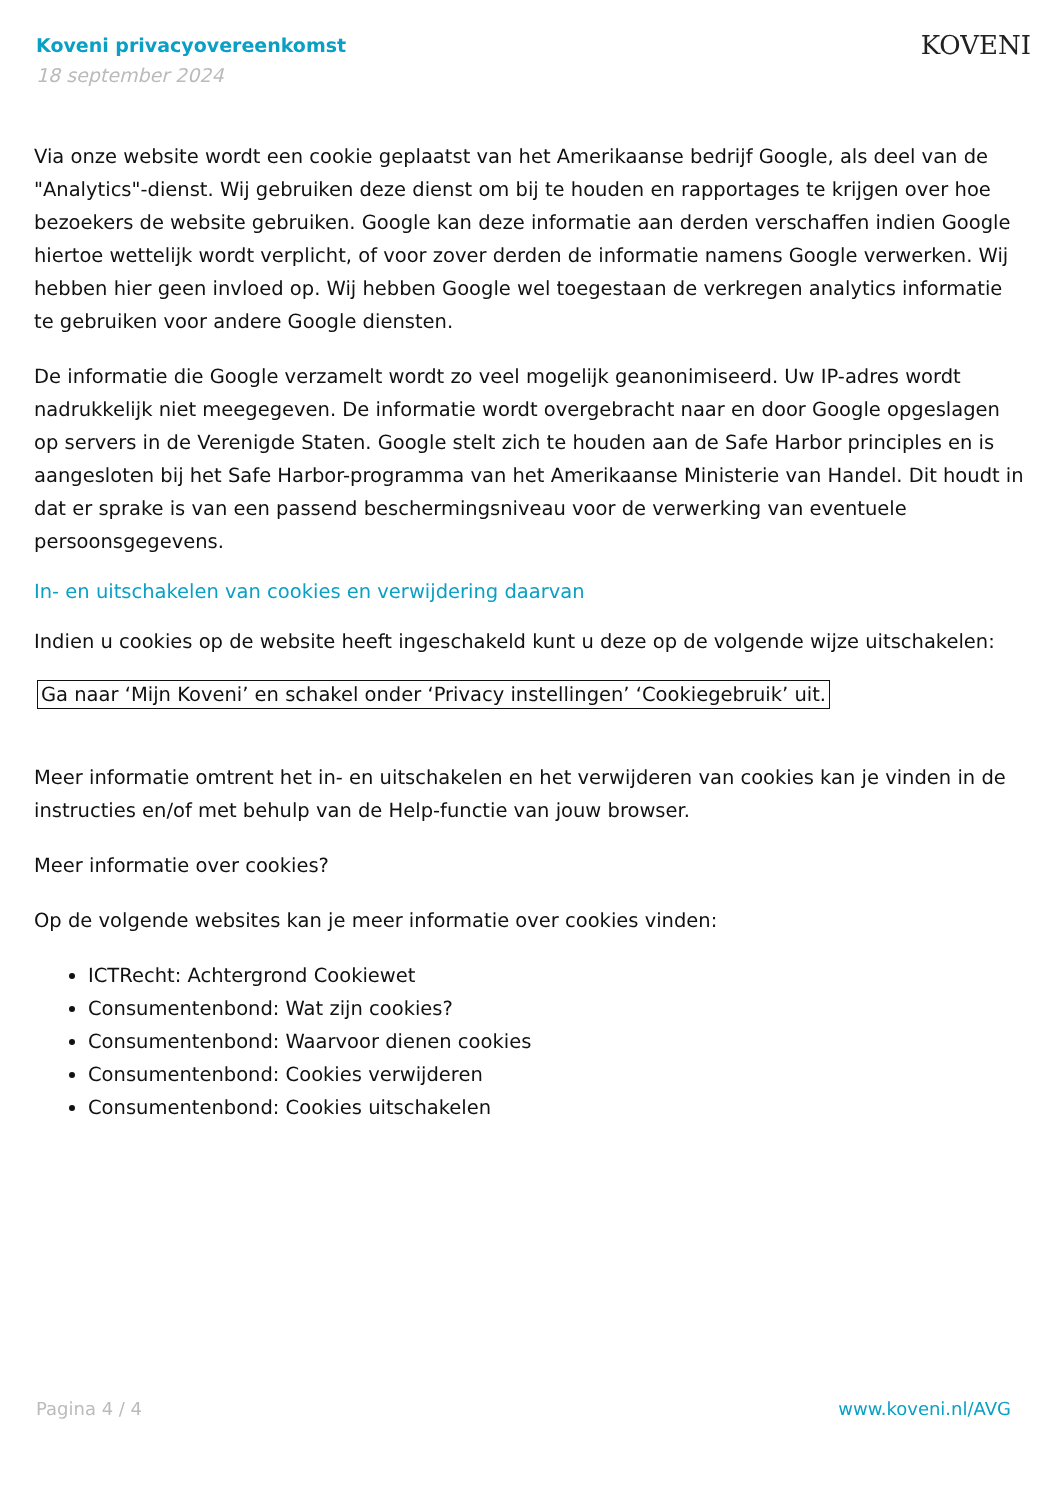Koveni privacyovereenkomst
18 september 2024
KOVENI
Via onze website wordt een cookie geplaatst van het Amerikaanse bedrijf Google, als deel van de "Analytics"-dienst. Wij gebruiken deze dienst om bij te houden en rapportages te krijgen over hoe bezoekers de website gebruiken. Google kan deze informatie aan derden verschaffen indien Google hiertoe wettelijk wordt verplicht, of voor zover derden de informatie namens Google verwerken. Wij hebben hier geen invloed op. Wij hebben Google wel toegestaan de verkregen analytics informatie te gebruiken voor andere Google diensten.
De informatie die Google verzamelt wordt zo veel mogelijk geanonimiseerd. Uw IP-adres wordt nadrukkelijk niet meegegeven. De informatie wordt overgebracht naar en door Google opgeslagen op servers in de Verenigde Staten. Google stelt zich te houden aan de Safe Harbor principles en is aangesloten bij het Safe Harbor-programma van het Amerikaanse Ministerie van Handel. Dit houdt in dat er sprake is van een passend beschermingsniveau voor de verwerking van eventuele persoonsgegevens.
In- en uitschakelen van cookies en verwijdering daarvan
Indien u cookies op de website heeft ingeschakeld kunt u deze op de volgende wijze uitschakelen:
Ga naar ‘Mijn Koveni’ en schakel onder ‘Privacy instellingen’ ‘Cookiegebruik’ uit.
Meer informatie omtrent het in- en uitschakelen en het verwijderen van cookies kan je vinden in de instructies en/of met behulp van de Help-functie van jouw browser.
Meer informatie over cookies?
Op de volgende websites kan je meer informatie over cookies vinden:
ICTRecht: Achtergrond Cookiewet
Consumentenbond: Wat zijn cookies?
Consumentenbond: Waarvoor dienen cookies
Consumentenbond: Cookies verwijderen
Consumentenbond: Cookies uitschakelen
Pagina 4 / 4 www.koveni.nl/AVG